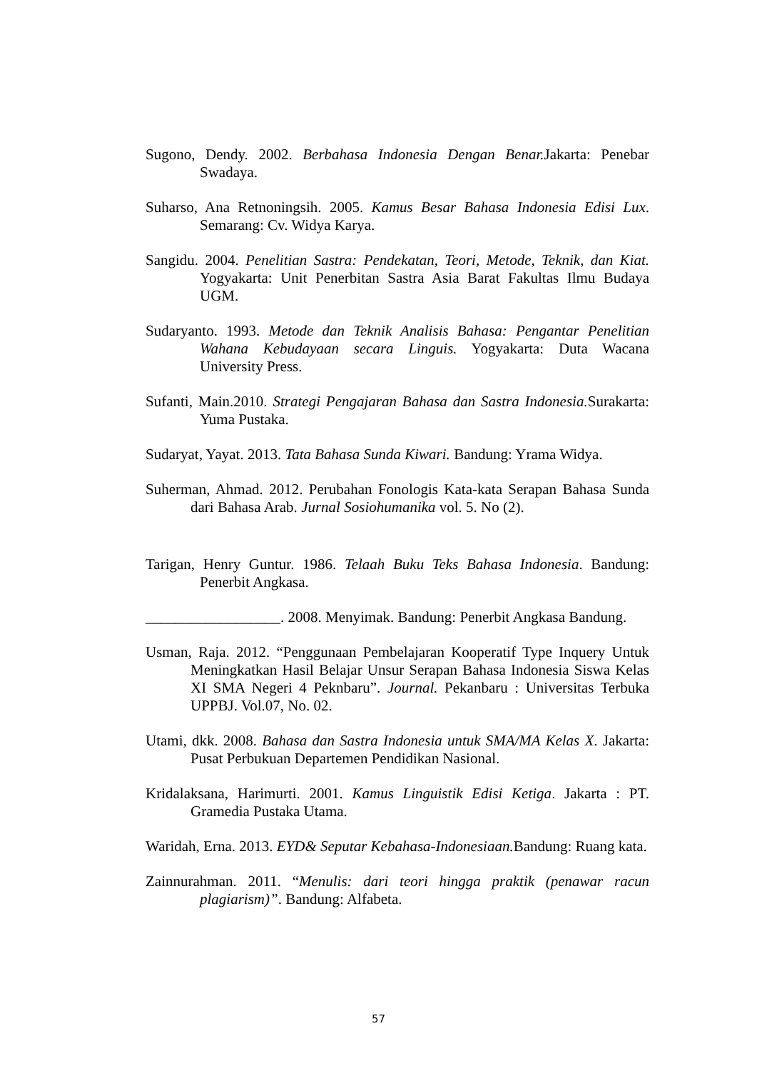Sugono, Dendy. 2002. Berbahasa Indonesia Dengan Benar. Jakarta: Penebar Swadaya.
Suharso, Ana Retnoningsih. 2005. Kamus Besar Bahasa Indonesia Edisi Lux. Semarang: Cv. Widya Karya.
Sangidu. 2004. Penelitian Sastra: Pendekatan, Teori, Metode, Teknik, dan Kiat. Yogyakarta: Unit Penerbitan Sastra Asia Barat Fakultas Ilmu Budaya UGM.
Sudaryanto. 1993. Metode dan Teknik Analisis Bahasa: Pengantar Penelitian Wahana Kebudayaan secara Linguis. Yogyakarta: Duta Wacana University Press.
Sufanti, Main.2010. Strategi Pengajaran Bahasa dan Sastra Indonesia. Surakarta: Yuma Pustaka.
Sudaryat, Yayat. 2013. Tata Bahasa Sunda Kiwari. Bandung: Yrama Widya.
Suherman, Ahmad. 2012. Perubahan Fonologis Kata-kata Serapan Bahasa Sunda dari Bahasa Arab. Jurnal Sosiohumanika vol. 5. No (2).
Tarigan, Henry Guntur. 1986. Telaah Buku Teks Bahasa Indonesia. Bandung: Penerbit Angkasa.
__________________. 2008. Menyimak. Bandung: Penerbit Angkasa Bandung.
Usman, Raja. 2012. “Penggunaan Pembelajaran Kooperatif Type Inquery Untuk Meningkatkan Hasil Belajar Unsur Serapan Bahasa Indonesia Siswa Kelas XI SMA Negeri 4 Peknbaru”. Journal. Pekanbaru : Universitas Terbuka UPPBJ. Vol.07, No. 02.
Utami, dkk. 2008. Bahasa dan Sastra Indonesia untuk SMA/MA Kelas X. Jakarta: Pusat Perbukuan Departemen Pendidikan Nasional.
Kridalaksana, Harimurti. 2001. Kamus Linguistik Edisi Ketiga. Jakarta : PT. Gramedia Pustaka Utama.
Waridah, Erna. 2013. EYD& Seputar Kebahasa-Indonesiaan. Bandung: Ruang kata.
Zainnurahman. 2011. “Menulis: dari teori hingga praktik (penawar racun plagiarism)”. Bandung: Alfabeta.
57